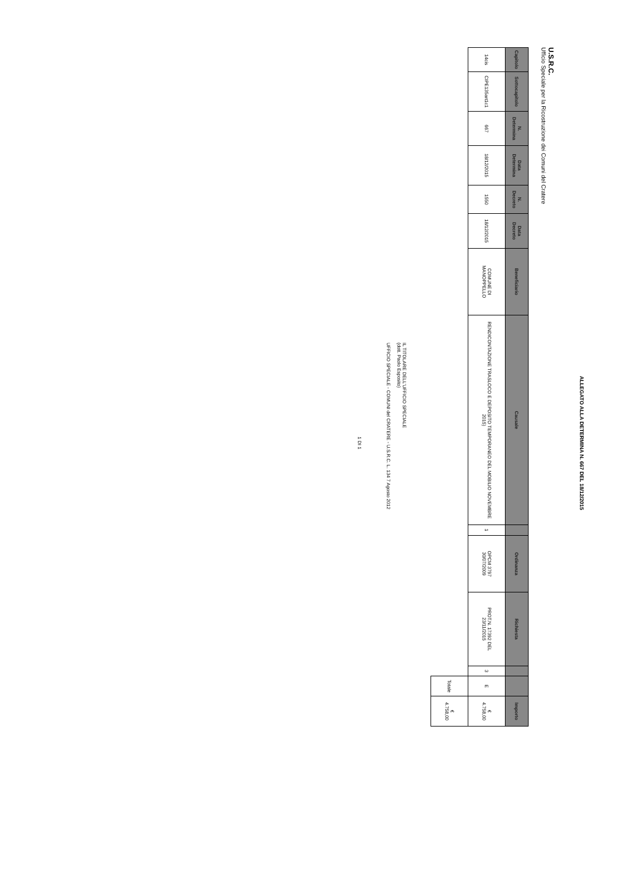ALLEGATO ALLA DETERMINA N. 667 DEL 18/12/2015
U.S.R.C.
Ufficio Speciale per la Ricostruzione dei Comuni del Cratere
| Capitolo | Sottocapitolo | N. Determina | Data Determina | N. Decreto | Data Decreto | Beneficiario | Causale | | Ordinanza | Richiesta | | | Importo |
| --- | --- | --- | --- | --- | --- | --- | --- | --- | --- | --- | --- | --- | --- |
| 14cis | CIPE135art1c1 | 667 | 18/12/2015 | 1550 | 18/12/2015 | COMUNE DI MANOPPELLO | RENDICONTAZIONE TRASLOCO E DEPOSITO TEMPORANEO DEL MOBILIO NOVEMBRE 2015) | 1 | OPCM 3797 30/07/2009 | PROT.N. 17392 DEL 23/11/2015 | 3 | E | € 4.758,00 |
| | | | | | | | | | | | | Totale | € 4.758,00 |
IL TITOLARE DELL'UFFICIO SPECIALE
(dott. Paolo Esposito)
UFFICIO SPECIALE - COMUNI del CRATERE - U.S.R.C. L. 134 7 Agosto 2012
1 DI 1